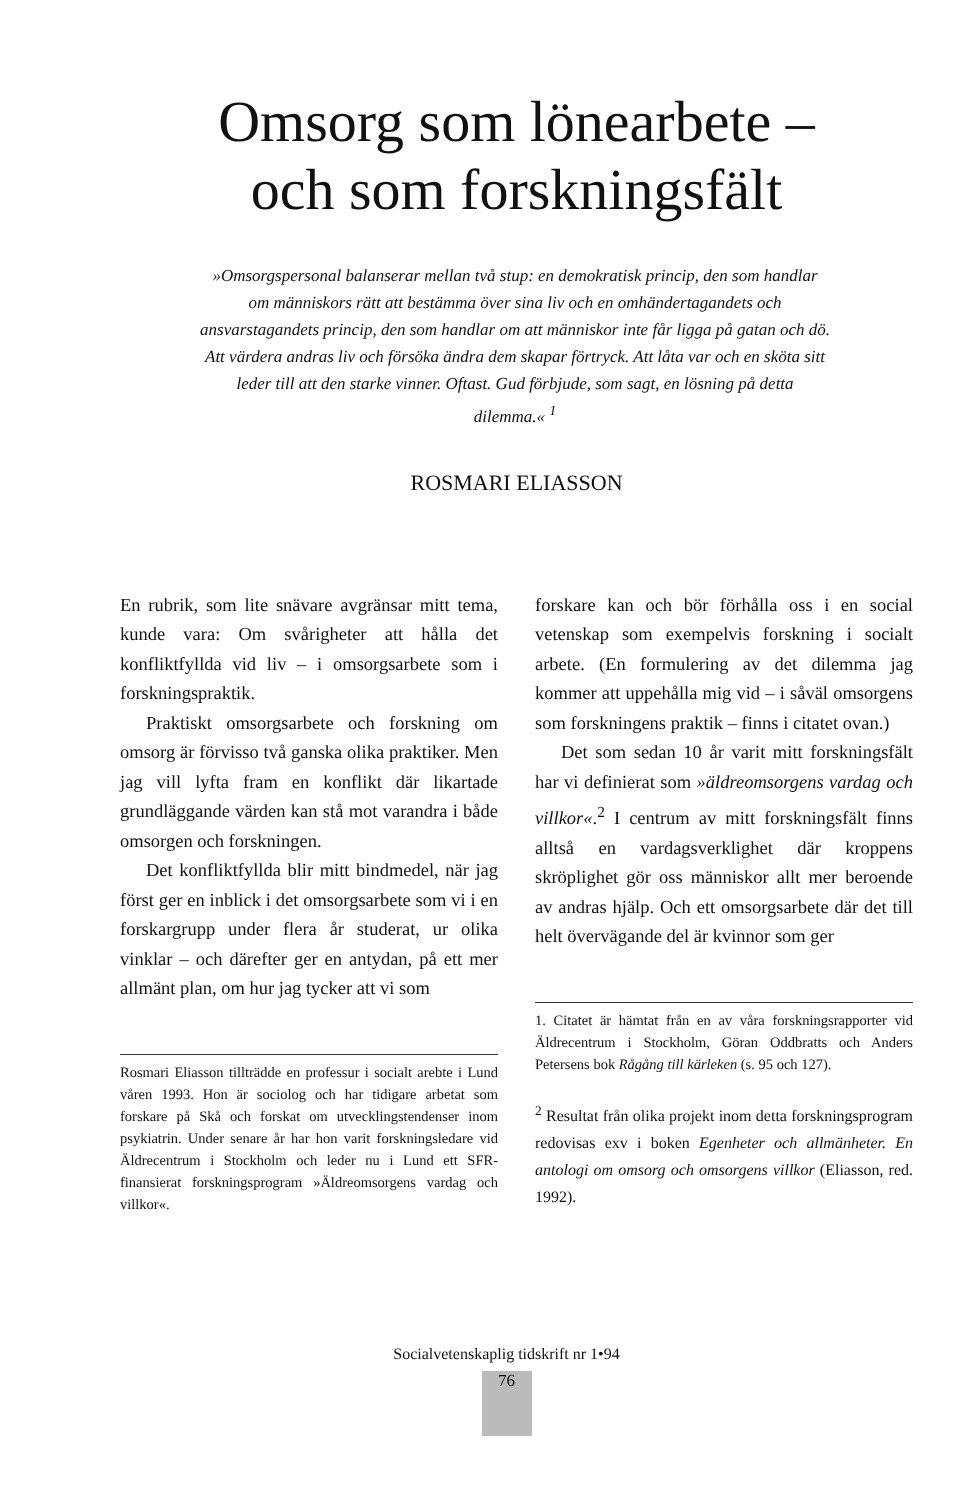Omsorg som lönearbete –
och som forskningsfält
»Omsorgspersonal balanserar mellan två stup: en demokratisk princip, den som handlar om människors rätt att bestämma över sina liv och en omhändertagandets och ansvarstagandets princip, den som handlar om att människor inte får ligga på gatan och dö.
Att värdera andras liv och försöka ändra dem skapar förtryck. Att låta var och en sköta sitt leder till att den starke vinner. Oftast. Gud förbjude, som sagt, en lösning på detta dilemma.« <sup>1</sup>
ROSMARI ELIASSON
En rubrik, som lite snävare avgränsar mitt tema, kunde vara: Om svårigheter att hålla det konfliktfyllda vid liv – i omsorgsarbete som i forskningspraktik.
Praktiskt omsorgsarbete och forskning om omsorg är förvisso två ganska olika praktiker. Men jag vill lyfta fram en konflikt där likartade grundläggande värden kan stå mot varandra i både omsorgen och forskningen.
Det konfliktfyllda blir mitt bindmedel, när jag först ger en inblick i det omsorgsarbete som vi i en forskargrupp under flera år studerat, ur olika vinklar – och därefter ger en antydan, på ett mer allmänt plan, om hur jag tycker att vi som
Rosmari Eliasson tillträdde en professur i socialt arebte i Lund våren 1993. Hon är sociolog och har tidigare arbetat som forskare på Skå och forskat om utvecklingstendenser inom psykiatrin. Under senare år har hon varit forskningsledare vid Äldrecentrum i Stockholm och leder nu i Lund ett SFR-finansierat forskningsprogram »Äldreomsorgens vardag och villkor«.
forskare kan och bör förhålla oss i en social vetenskap som exempelvis forskning i socialt arbete. (En formulering av det dilemma jag kommer att uppehålla mig vid – i såväl omsorgens som forskningens praktik – finns i citatet ovan.)
Det som sedan 10 år varit mitt forskningsfält har vi definierat som »äldreomsorgens vardag och villkor«.<sup>2</sup> I centrum av mitt forskningsfält finns alltså en vardagsverklighet där kroppens skröplighet gör oss människor allt mer beroende av andras hjälp. Och ett omsorgsarbete där det till helt övervägande del är kvinnor som ger
1. Citatet är hämtat från en av våra forskningsrapporter vid Äldrecentrum i Stockholm, Göran Oddbratts och Anders Petersens bok Rågång till kärleken (s. 95 och 127).
<sup>2</sup> Resultat från olika projekt inom detta forskningsprogram redovisas exv i boken Egenheter och allmänheter. En antologi om omsorg och omsorgens villkor (Eliasson, red. 1992).
Socialvetenskaplig tidskrift nr 1•94
76